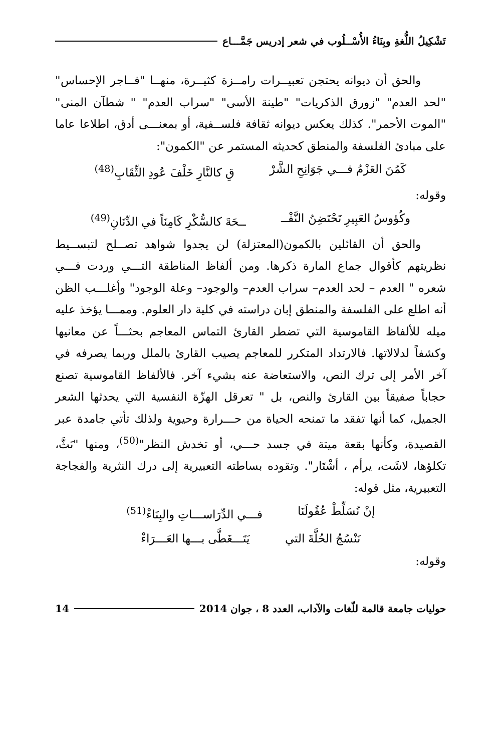تَشْكِيلُ اللُّغةِ وبِنَاءُ الأُسْــلُوب في شعر إدريس جَمَّـــاع
والحق أن ديوانه يحتجن تعبيــرات رامــزة كثيــرة، منهــا "فــاجر الإحساس" "لحد العدم" "زورق الذكريات" "طينة الأسى" "سراب العدم" " شطآن المنى" "الموت الأحمر". كذلك يعكس ديوانه ثقافة فلســفية، أو بمعنـــى أدق، اطلاعا عاما على مبادئ الفلسفة والمنطق كحديثه المستمر عن "الكمون":
كَمُنَ العَزْمُ فـــي جَوَانِحِ الشَّرْ قِ كالنَّارِ خَلْفَ عُودِ الثِّقَابِ<sup>(48)</sup>
وقوله:
وكُؤوسُ العَبِيرِ تَحْتَضِنُ النَّفْــ ــحَةَ كالسُّكْرِ كَامِنَاً في الدِّنَانِ<sup>(49)</sup>
والحق أن القائلين بالكمون(المعتزلة) لن يجدوا شواهد تصــلح لتبســيط نظريتهم كأقوال جماع المارة ذكرها. ومن ألفاظ المناطقة التـــي وردت فـــي شعره " العدم – لحد العدم– سراب العدم– والوجود– وعلة الوجود" وأغلـــب الظن أنه اطلع على الفلسفة والمنطق إبان دراسته في كلية دار العلوم. وممـــا يؤخذ عليه ميله للألفاظ القاموسية التي تضطر القارئ التماس المعاجم بحثـــاً عن معانيها وكشفاً لدلالاتها. فالارتداد المتكرر للمعاجم يصيب القارئ بالملل وربما يصرفه في آخر الأمر إلى ترك النص، والاستعاضة عنه بشيء آخر. فالألفاظ القاموسية تصنع حجاباً صفيقاً بين القارئ والنص، بل " تعرقل الهزّة النفسية التي يحدثها الشعر الجميل، كما أنها تفقد ما تمنحه الحياة من حـــرارة وحيوية ولذلك تأتي جامدة عبر القصيدة، وكأنها بقعة ميتة في جسد حـــي، أو تخدش النظر"<sup>(50)</sup>، ومنها "نَثَّ، تكلؤها، لاشَت، يرأم ، أشْتَار". وتقوده بساطته التعبيرية إلى درك النثرية والفجاجة التعبيرية، مثل قوله:
إنْ نُسَلِّطْ عُقُولَنَا فـــي الدِّرَاســـاتِ والبِنَاءْ<sup>(51)</sup>
نَنْسُجُ الحُلَّةَ التي يَتَـــغَطَّى بـــها العَـــرَاءْ
وقوله:
حوليات جامعة قالمة للّغات والآداب، العدد 8 ، جوان 2014 14